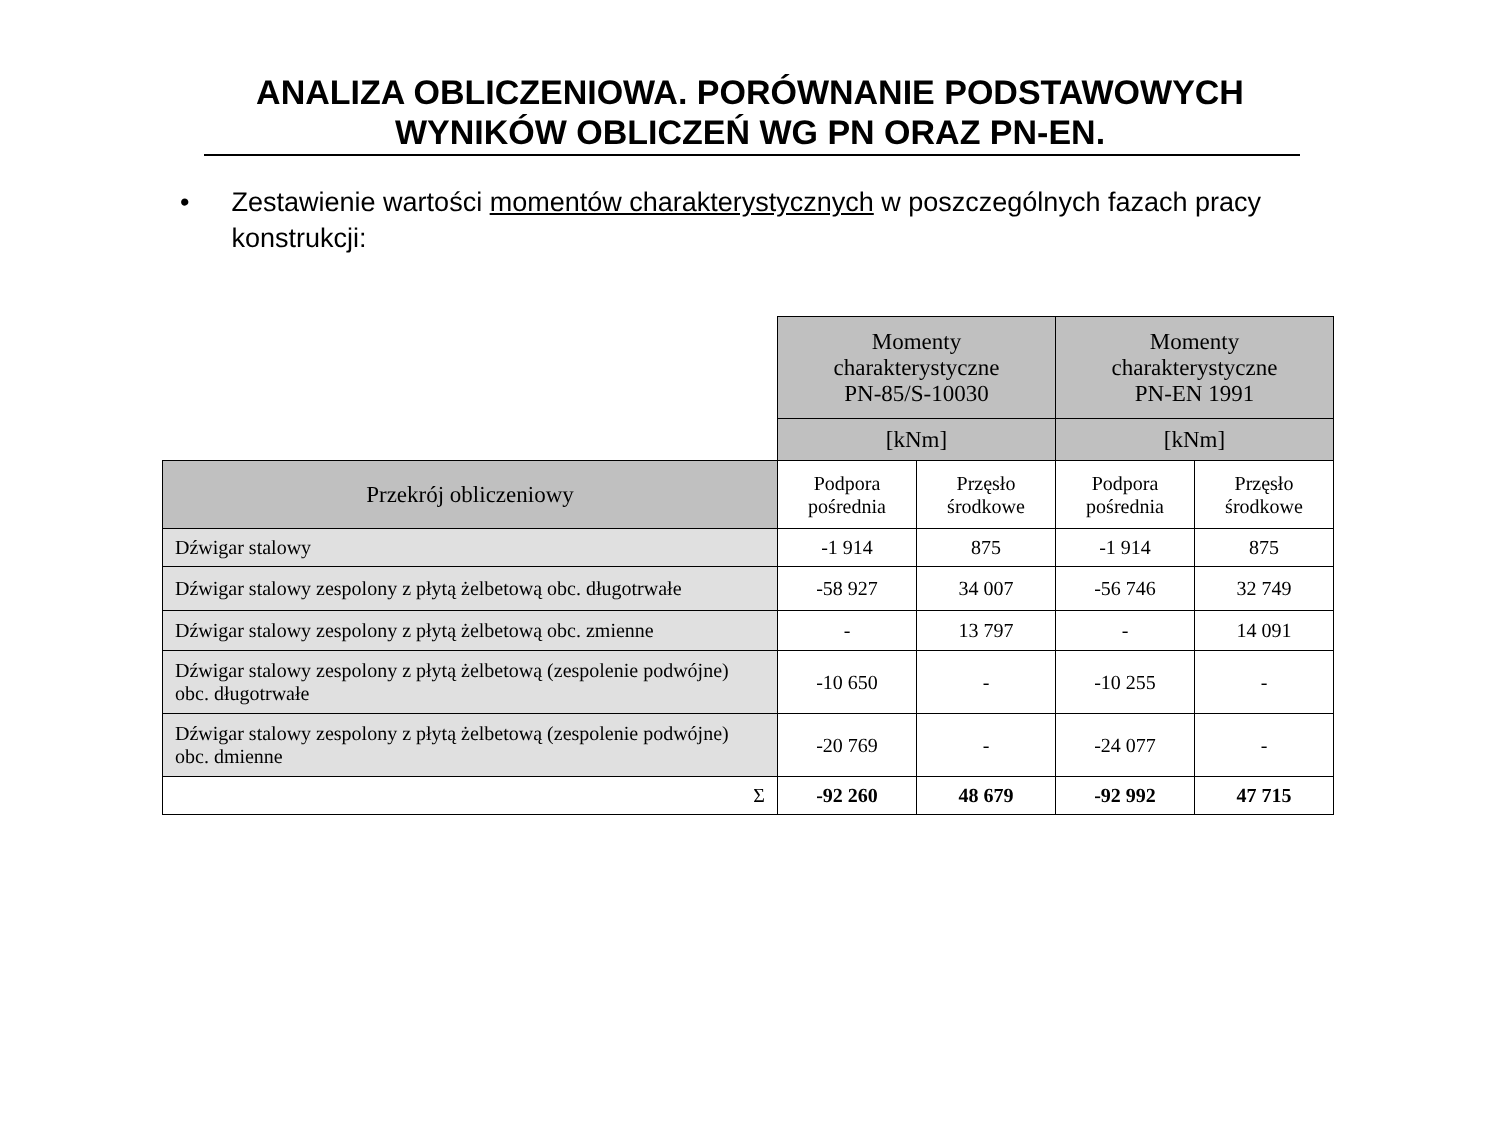ANALIZA OBLICZENIOWA. PORÓWNANIE PODSTAWOWYCH
WYNIKÓW OBLICZEŃ WG PN ORAZ PN-EN.
• Zestawienie wartości momentów charakterystycznych w poszczególnych fazach pracy konstrukcji:
| | Momenty charakterystyczne PN-85/S-10030 | | Momenty charakterystyczne PN-EN 1991 | |
| | [kNm] | | [kNm] | |
| Przekrój obliczeniowy | Podpora pośrednia | Przęsło środkowe | Podpora pośrednia | Przęsło środkowe |
| Dźwigar stalowy | -1 914 | 875 | -1 914 | 875 |
| Dźwigar stalowy zespolony z płytą żelbetową obc. długotrwałe | -58 927 | 34 007 | -56 746 | 32 749 |
| Dźwigar stalowy zespolony z płytą żelbetową obc. zmienne | - | 13 797 | - | 14 091 |
| Dźwigar stalowy zespolony z płytą żelbetową (zespolenie podwójne) obc. długotrwałe | -10 650 | - | -10 255 | - |
| Dźwigar stalowy zespolony z płytą żelbetową (zespolenie podwójne) obc. dmienne | -20 769 | - | -24 077 | - |
| Σ | -92 260 | 48 679 | -92 992 | 47 715 |